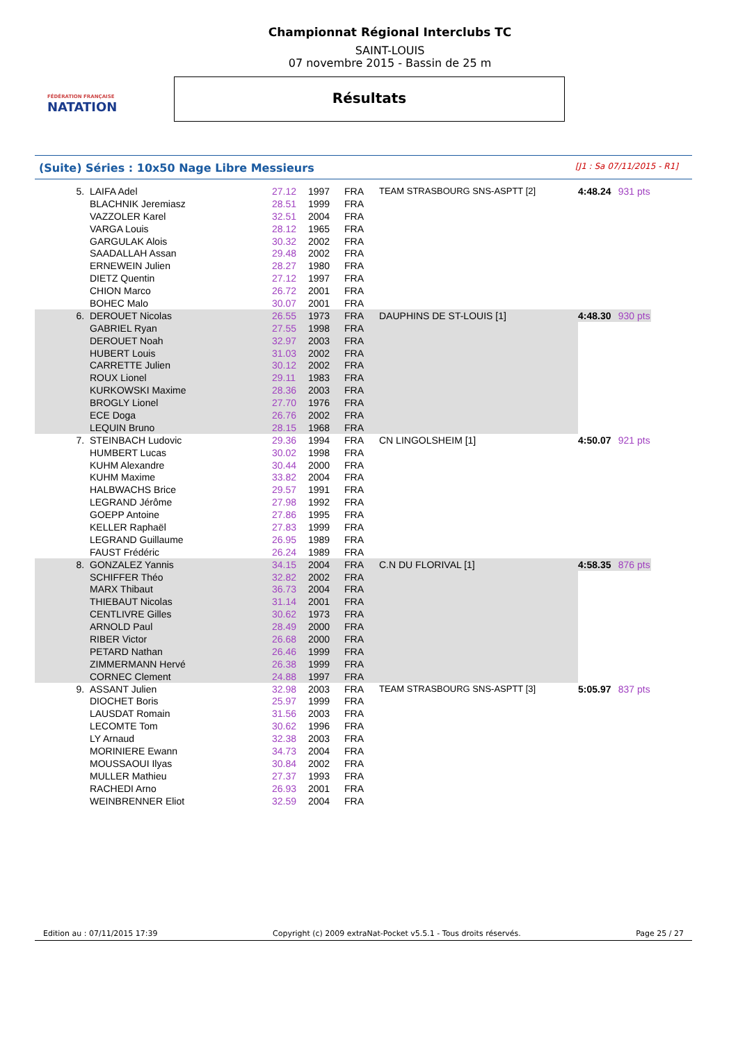FÉDÉRATION FRANÇAISE
NATATION
Championnat Régional Interclubs TC
SAINT-LOUIS
07 novembre 2015 - Bassin de 25 m
Résultats
(Suite) Séries : 10x50 Nage Libre Messieurs [J1 : Sa 07/11/2015 - R1]
| 5. | LAIFA Adel | 27.12 | 1997 | FRA | TEAM STRASBOURG SNS-ASPTT [2] | | 4:48.24 | 931 pts |
| | BLACHNIK Jeremiasz | 28.51 | 1999 | FRA | | | | |
| | VAZZOLER Karel | 32.51 | 2004 | FRA | | | | |
| | VARGA Louis | 28.12 | 1965 | FRA | | | | |
| | GARGULAK Alois | 30.32 | 2002 | FRA | | | | |
| | SAADALLAH Assan | 29.48 | 2002 | FRA | | | | |
| | ERNEWEIN Julien | 28.27 | 1980 | FRA | | | | |
| | DIETZ Quentin | 27.12 | 1997 | FRA | | | | |
| | CHION Marco | 26.72 | 2001 | FRA | | | | |
| | BOHEC Malo | 30.07 | 2001 | FRA | | | | |
| 6. | DEROUET Nicolas | 26.55 | 1973 | FRA | DAUPHINS DE ST-LOUIS [1] | | 4:48.30 | 930 pts |
| | GABRIEL Ryan | 27.55 | 1998 | FRA | | | | |
| | DEROUET Noah | 32.97 | 2003 | FRA | | | | |
| | HUBERT Louis | 31.03 | 2002 | FRA | | | | |
| | CARRETTE Julien | 30.12 | 2002 | FRA | | | | |
| | ROUX Lionel | 29.11 | 1983 | FRA | | | | |
| | KURKOWSKI Maxime | 28.36 | 2003 | FRA | | | | |
| | BROGLY Lionel | 27.70 | 1976 | FRA | | | | |
| | ECE Doga | 26.76 | 2002 | FRA | | | | |
| | LEQUIN Bruno | 28.15 | 1968 | FRA | | | | |
| 7. | STEINBACH Ludovic | 29.36 | 1994 | FRA | CN LINGOLSHEIM [1] | | 4:50.07 | 921 pts |
| | HUMBERT Lucas | 30.02 | 1998 | FRA | | | | |
| | KUHM Alexandre | 30.44 | 2000 | FRA | | | | |
| | KUHM Maxime | 33.82 | 2004 | FRA | | | | |
| | HALBWACHS Brice | 29.57 | 1991 | FRA | | | | |
| | LEGRAND Jérôme | 27.98 | 1992 | FRA | | | | |
| | GOEPP Antoine | 27.86 | 1995 | FRA | | | | |
| | KELLER Raphaël | 27.83 | 1999 | FRA | | | | |
| | LEGRAND Guillaume | 26.95 | 1989 | FRA | | | | |
| | FAUST Frédéric | 26.24 | 1989 | FRA | | | | |
| 8. | GONZALEZ Yannis | 34.15 | 2004 | FRA | C.N DU FLORIVAL [1] | | 4:58.35 | 876 pts |
| | SCHIFFER Théo | 32.82 | 2002 | FRA | | | | |
| | MARX Thibaut | 36.73 | 2004 | FRA | | | | |
| | THIEBAUT Nicolas | 31.14 | 2001 | FRA | | | | |
| | CENTLIVRE Gilles | 30.62 | 1973 | FRA | | | | |
| | ARNOLD Paul | 28.49 | 2000 | FRA | | | | |
| | RIBER Victor | 26.68 | 2000 | FRA | | | | |
| | PETARD Nathan | 26.46 | 1999 | FRA | | | | |
| | ZIMMERMANN Hervé | 26.38 | 1999 | FRA | | | | |
| | CORNEC Clement | 24.88 | 1997 | FRA | | | | |
| 9. | ASSANT Julien | 32.98 | 2003 | FRA | TEAM STRASBOURG SNS-ASPTT [3] | | 5:05.97 | 837 pts |
| | DIOCHET Boris | 25.97 | 1999 | FRA | | | | |
| | LAUSDAT Romain | 31.56 | 2003 | FRA | | | | |
| | LECOMTE Tom | 30.62 | 1996 | FRA | | | | |
| | LY Arnaud | 32.38 | 2003 | FRA | | | | |
| | MORINIERE Ewann | 34.73 | 2004 | FRA | | | | |
| | MOUSSAOUI Ilyas | 30.84 | 2002 | FRA | | | | |
| | MULLER Mathieu | 27.37 | 1993 | FRA | | | | |
| | RACHEDI Arno | 26.93 | 2001 | FRA | | | | |
| | WEINBRENNER Eliot | 32.59 | 2004 | FRA | | | | |
Edition au : 07/11/2015 17:39 Copyright (c) 2009 extraNat-Pocket v5.5.1 - Tous droits réservés. Page 25 / 27